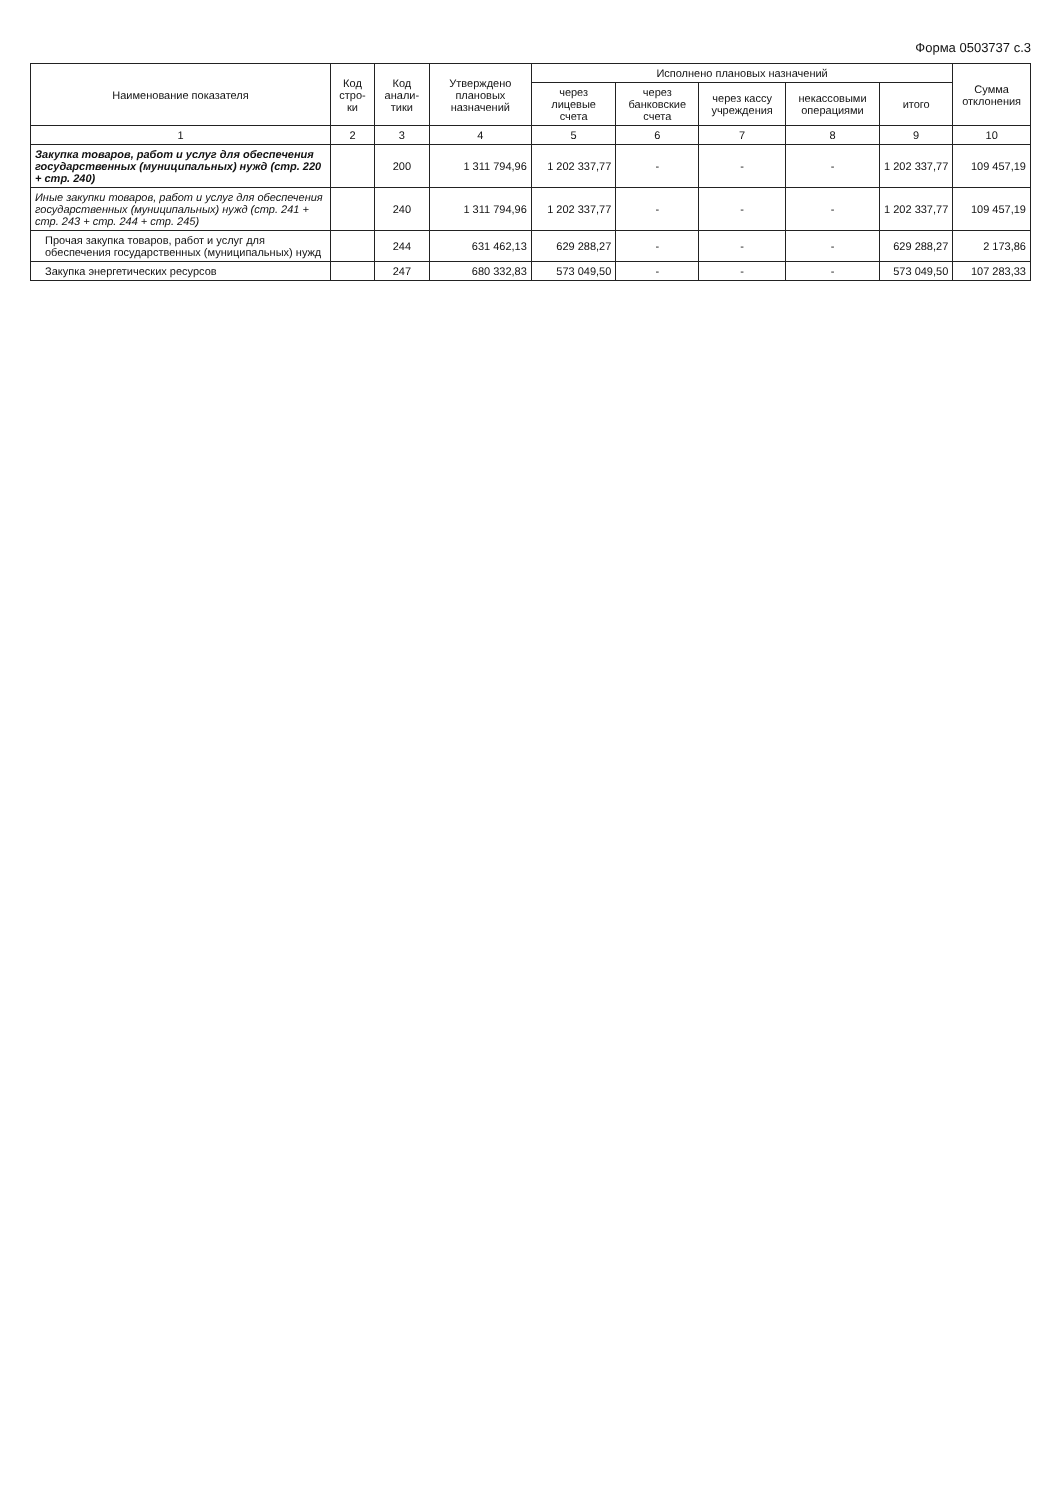Форма 0503737 с.3
| Наименование показателя | Код стро-ки | Код анали-тики | Утверждено плановых назначений | Исполнено плановых назначений | | | | | Сумма отклонения |
| --- | --- | --- | --- | --- | --- | --- | --- | --- | --- |
| | | | | через лицевые счета | через банковские счета | через кассу учреждения | некассовыми операциями | итого | |
| 1 | 2 | 3 | 4 | 5 | 6 | 7 | 8 | 9 | 10 |
| Закупка товаров, работ и услуг для обеспечения государственных (муниципальных) нужд (стр. 220 + стр. 240) | | 200 | 1 311 794,96 | 1 202 337,77 | - | - | - | 1 202 337,77 | 109 457,19 |
| Иные закупки товаров, работ и услуг для обеспечения государственных (муниципальных) нужд (стр. 241 + стр. 243 + стр. 244 + стр. 245) | | 240 | 1 311 794,96 | 1 202 337,77 | - | - | - | 1 202 337,77 | 109 457,19 |
| Прочая закупка товаров, работ и услуг для обеспечения государственных (муниципальных) нужд | | 244 | 631 462,13 | 629 288,27 | - | - | - | 629 288,27 | 2 173,86 |
| Закупка энергетических ресурсов | | 247 | 680 332,83 | 573 049,50 | - | - | - | 573 049,50 | 107 283,33 |